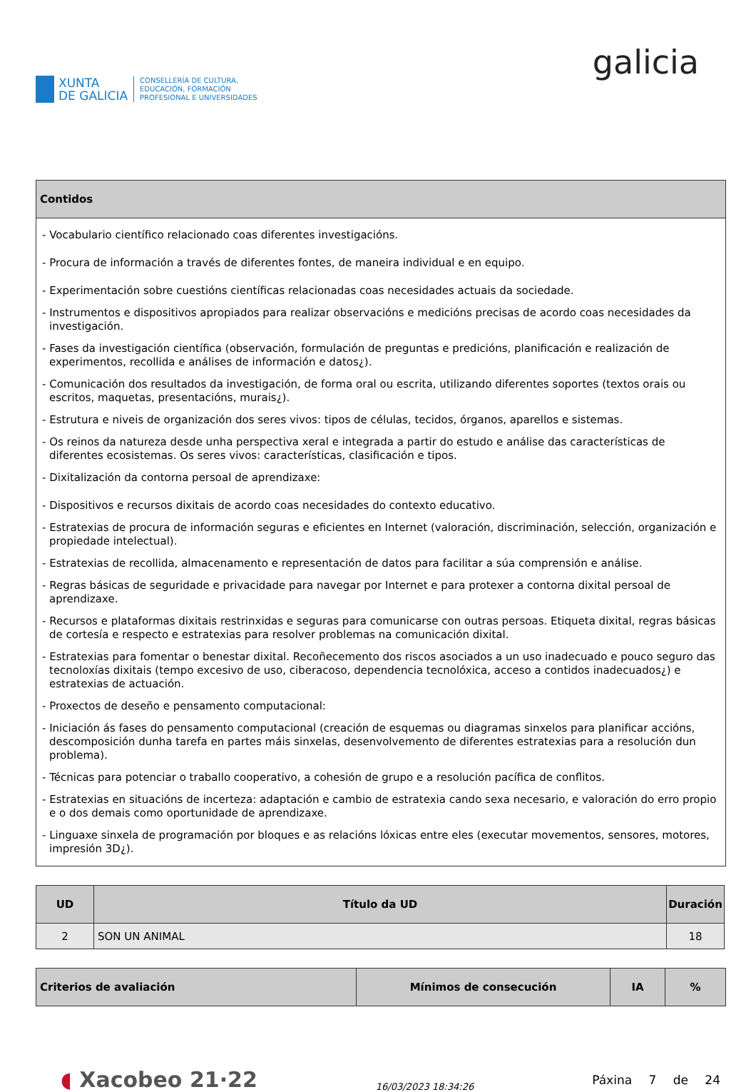XUNTA
DE GALICIA
CONSELLERÍA DE CULTURA,
EDUCACIÓN, FORMACIÓN
PROFESIONAL E UNIVERSIDADES
galicia
| Contidos |
| --- |
| - Vocabulario científico relacionado coas diferentes investigacións. - Procura de información a través de diferentes fontes, de maneira individual e en equipo. - Experimentación sobre cuestións científicas relacionadas coas necesidades actuais da sociedade. - Instrumentos e dispositivos apropiados para realizar observacións e medicións precisas de acordo coas necesidades da investigación. - Fases da investigación científica (observación, formulación de preguntas e predicións, planificación e realización de experimentos, recollida e análises de información e datos¿). - Comunicación dos resultados da investigación, de forma oral ou escrita, utilizando diferentes soportes (textos orais ou escritos, maquetas, presentacións, murais¿). - Estrutura e niveis de organización dos seres vivos: tipos de células, tecidos, órganos, aparellos e sistemas. - Os reinos da natureza desde unha perspectiva xeral e integrada a partir do estudo e análise das características de diferentes ecosistemas. Os seres vivos: características, clasificación e tipos. - Dixitalización da contorna persoal de aprendizaxe: - Dispositivos e recursos dixitais de acordo coas necesidades do contexto educativo. - Estratexias de procura de información seguras e eficientes en Internet (valoración, discriminación, selección, organización e propiedade intelectual). - Estratexias de recollida, almacenamento e representación de datos para facilitar a súa comprensión e análise. - Regras básicas de seguridade e privacidade para navegar por Internet e para protexer a contorna dixital persoal de aprendizaxe. - Recursos e plataformas dixitais restrinxidas e seguras para comunicarse con outras persoas. Etiqueta dixital, regras básicas de cortesía e respecto e estratexias para resolver problemas na comunicación dixital. - Estratexias para fomentar o benestar dixital. Recoñecemento dos riscos asociados a un uso inadecuado e pouco seguro das tecnoloxías dixitais (tempo excesivo de uso, ciberacoso, dependencia tecnolóxica, acceso a contidos inadecuados¿) e estratexias de actuación. - Proxectos de deseño e pensamento computacional: - Iniciación ás fases do pensamento computacional (creación de esquemas ou diagramas sinxelos para planificar accións, descomposición dunha tarefa en partes máis sinxelas, desenvolvemento de diferentes estratexias para a resolución dun problema). - Técnicas para potenciar o traballo cooperativo, a cohesión de grupo e a resolución pacífica de conflitos. - Estratexias en situacións de incerteza: adaptación e cambio de estratexia cando sexa necesario, e valoración do erro propio e o dos demais como oportunidade de aprendizaxe. - Linguaxe sinxela de programación por bloques e as relacións lóxicas entre eles (executar movementos, sensores, motores, impresión 3D¿). |
| UD | Título da UD | Duración |
| --- | --- | --- |
| 2 | SON UN ANIMAL | 18 |
| Criterios de avaliación | Mínimos de consecución | IA | % |
| --- | --- | --- | --- |
◖ Xacobeo 21·22
16/03/2023 18:34:26
Páxina 7 de 24